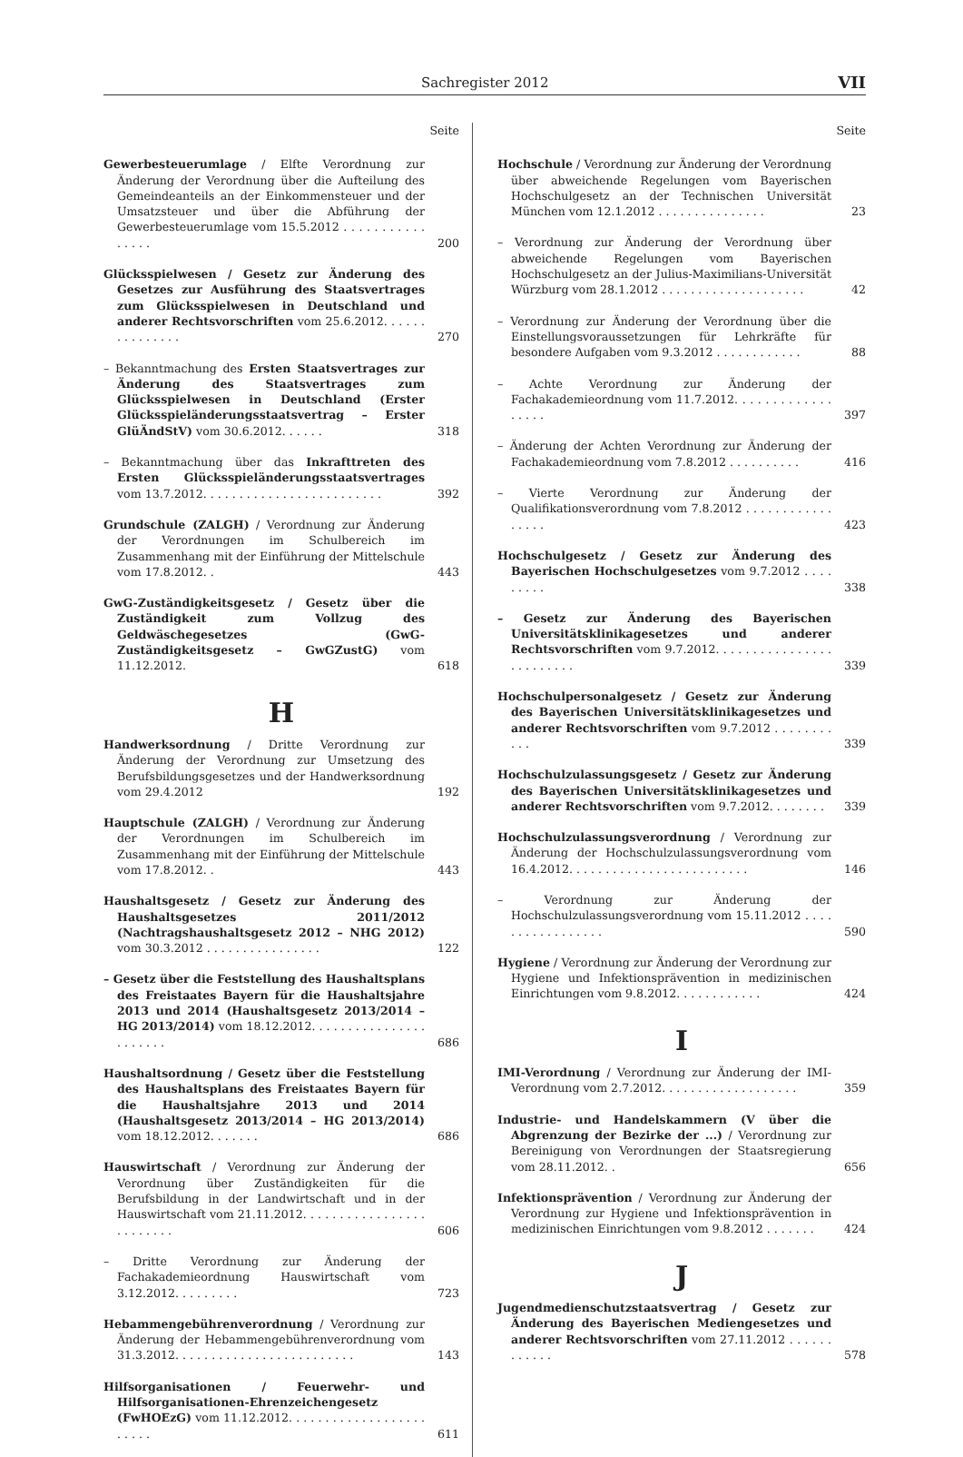Sachregister 2012 VII
Seite
Gewerbesteuerumlage / Elfte Verordnung zur Änderung der Verordnung über die Aufteilung des Gemeindeanteils an der Einkommensteuer und der Umsatzsteuer und über die Abführung der Gewerbesteuerumlage vom 15.5.2012 . . . . . . . . . . . . . . . .
200
Glücksspielwesen / Gesetz zur Änderung des Gesetzes zur Ausführung des Staatsvertrages zum Glücksspielwesen in Deutschland und anderer Rechtsvorschriften vom 25.6.2012. . . . . . . . . . . . . . .
270
– Bekanntmachung des Ersten Staatsvertrages zur Änderung des Staatsvertrages zum Glücksspielwesen in Deutschland (Erster Glücksspieländerungsstaatsvertrag – Erster GlüÄndStV) vom 30.6.2012. . . . . .
318
– Bekanntmachung über das Inkrafttreten des Ersten Glücksspieländerungsstaatsvertrages vom 13.7.2012. . . . . . . . . . . . . . . . . . . . . . . . .
392
Grundschule (ZALGH) / Verordnung zur Änderung der Verordnungen im Schulbereich im Zusammenhang mit der Einführung der Mittelschule vom 17.8.2012. .
443
GwG-Zuständigkeitsgesetz / Gesetz über die Zuständigkeit zum Vollzug des Geldwäschegesetzes (GwG-Zuständigkeitsgesetz – GwGZustG) vom 11.12.2012.
618
H
Handwerksordnung / Dritte Verordnung zur Änderung der Verordnung zur Umsetzung des Berufsbildungsgesetzes und der Handwerksordnung vom 29.4.2012
192
Hauptschule (ZALGH) / Verordnung zur Änderung der Verordnungen im Schulbereich im Zusammenhang mit der Einführung der Mittelschule vom 17.8.2012. .
443
Haushaltsgesetz / Gesetz zur Änderung des Haushaltsgesetzes 2011/2012 (Nachtragshaushaltsgesetz 2012 – NHG 2012) vom 30.3.2012 . . . . . . . . . . . . . . . .
122
– Gesetz über die Feststellung des Haushaltsplans des Freistaates Bayern für die Haushaltsjahre 2013 und 2014 (Haushaltsgesetz 2013/2014 – HG 2013/2014) vom 18.12.2012. . . . . . . . . . . . . . . . . . . . . . .
686
Haushaltsordnung / Gesetz über die Feststellung des Haushaltsplans des Freistaates Bayern für die Haushaltsjahre 2013 und 2014 (Haushaltsgesetz 2013/2014 – HG 2013/2014) vom 18.12.2012. . . . . . .
686
Hauswirtschaft / Verordnung zur Änderung der Verordnung über Zuständigkeiten für die Berufsbildung in der Landwirtschaft und in der Hauswirtschaft vom 21.11.2012. . . . . . . . . . . . . . . . . . . . . . . . .
606
– Dritte Verordnung zur Änderung der Fachakademieordnung Hauswirtschaft vom 3.12.2012. . . . . . . . .
723
Hebammengebührenverordnung / Verordnung zur Änderung der Hebammengebührenverordnung vom 31.3.2012. . . . . . . . . . . . . . . . . . . . . . . . .
143
Hilfsorganisationen / Feuerwehr- und Hilfsorganisationen-Ehrenzeichengesetz (FwHOEzG) vom 11.12.2012. . . . . . . . . . . . . . . . . . . . . . . .
611
Seite
Hochschule / Verordnung zur Änderung der Verordnung über abweichende Regelungen vom Bayerischen Hochschulgesetz an der Technischen Universität München vom 12.1.2012 . . . . . . . . . . . . . . .
23
– Verordnung zur Änderung der Verordnung über abweichende Regelungen vom Bayerischen Hochschulgesetz an der Julius-Maximilians-Universität Würzburg vom 28.1.2012 . . . . . . . . . . . . . . . . . . . .
42
– Verordnung zur Änderung der Verordnung über die Einstellungsvoraussetzungen für Lehrkräfte für besondere Aufgaben vom 9.3.2012 . . . . . . . . . . . .
88
– Achte Verordnung zur Änderung der Fachakademieordnung vom 11.7.2012. . . . . . . . . . . . . . . . . .
397
– Änderung der Achten Verordnung zur Änderung der Fachakademieordnung vom 7.8.2012 . . . . . . . . . .
416
– Vierte Verordnung zur Änderung der Qualifikationsverordnung vom 7.8.2012 . . . . . . . . . . . . . . . . .
423
Hochschulgesetz / Gesetz zur Änderung des Bayerischen Hochschulgesetzes vom 9.7.2012 . . . . . . . . .
338
– Gesetz zur Änderung des Bayerischen Universitätsklinikagesetzes und anderer Rechtsvorschriften vom 9.7.2012. . . . . . . . . . . . . . . . . . . . . . . . .
339
Hochschulpersonalgesetz / Gesetz zur Änderung des Bayerischen Universitätsklinikagesetzes und anderer Rechtsvorschriften vom 9.7.2012 . . . . . . . . . . .
339
Hochschulzulassungsgesetz / Gesetz zur Änderung des Bayerischen Universitätsklinikagesetzes und anderer Rechtsvorschriften vom 9.7.2012. . . . . . . .
339
Hochschulzulassungsverordnung / Verordnung zur Änderung der Hochschulzulassungsverordnung vom 16.4.2012. . . . . . . . . . . . . . . . . . . . . . . . .
146
– Verordnung zur Änderung der Hochschulzulassungsverordnung vom 15.11.2012 . . . . . . . . . . . . . . . . .
590
Hygiene / Verordnung zur Änderung der Verordnung zur Hygiene und Infektionsprävention in medizinischen Einrichtungen vom 9.8.2012. . . . . . . . . . . .
424
I
IMI-Verordnung / Verordnung zur Änderung der IMI-Verordnung vom 2.7.2012. . . . . . . . . . . . . . . . . . .
359
Industrie- und Handelskammern (V über die Abgrenzung der Bezirke der ...) / Verordnung zur Bereinigung von Verordnungen der Staatsregierung vom 28.11.2012. .
656
Infektionsprävention / Verordnung zur Änderung der Verordnung zur Hygiene und Infektionsprävention in medizinischen Einrichtungen vom 9.8.2012 . . . . . . .
424
J
Jugendmedienschutzstaatsvertrag / Gesetz zur Änderung des Bayerischen Mediengesetzes und anderer Rechtsvorschriften vom 27.11.2012 . . . . . . . . . . . .
578